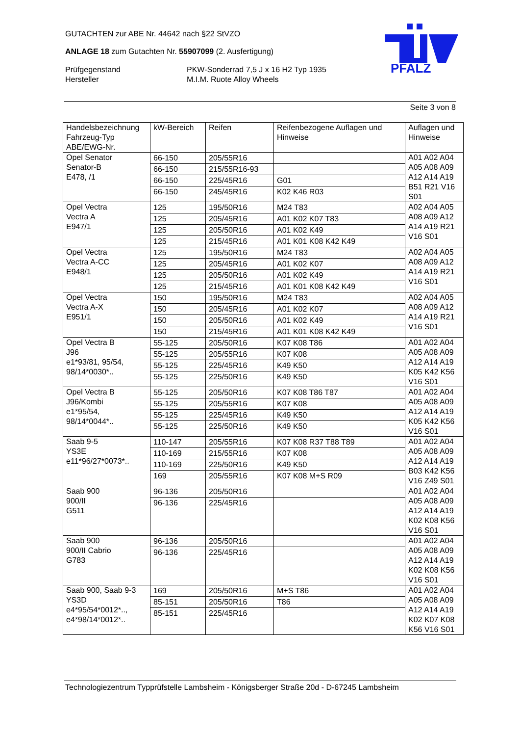GUTACHTEN zur ABE Nr. 44642 nach §22 StVZO
ANLAGE 18 zum Gutachten Nr. 55907099 (2. Ausfertigung)
Prüfgegenstand PKW-Sonderrad 7,5 J x 16 H2 Typ 1935
Hersteller M.I.M. Ruote Alloy Wheels
PFALZ
Seite 3 von 8
| Handelsbezeichnung Fahrzeug-Typ ABE/EWG-Nr. | kW-Bereich | Reifen | Reifenbezogene Auflagen und Hinweise | Auflagen und Hinweise |
| --- | --- | --- | --- | --- |
| Opel Senator Senator-B E478, /1 | 66-150 66-150 66-150 66-150 | 205/55R16 215/55R16-93 225/45R16 245/45R16 | G01 K02 K46 R03 | A01 A02 A04 A05 A08 A09 A12 A14 A19 B51 R21 V16 S01 |
| Opel Vectra Vectra A E947/1 | 125 125 125 125 | 195/50R16 205/45R16 205/50R16 215/45R16 | M24 T83 A01 K02 K07 T83 A01 K02 K49 A01 K01 K08 K42 K49 | A02 A04 A05 A08 A09 A12 A14 A19 R21 V16 S01 |
| Opel Vectra Vectra A-CC E948/1 | 125 125 125 125 | 195/50R16 205/45R16 205/50R16 215/45R16 | M24 T83 A01 K02 K07 A01 K02 K49 A01 K01 K08 K42 K49 | A02 A04 A05 A08 A09 A12 A14 A19 R21 V16 S01 |
| Opel Vectra Vectra A-X E951/1 | 150 150 150 150 | 195/50R16 205/45R16 205/50R16 215/45R16 | M24 T83 A01 K02 K07 A01 K02 K49 A01 K01 K08 K42 K49 | A02 A04 A05 A08 A09 A12 A14 A19 R21 V16 S01 |
| Opel Vectra B J96 e1*93/81, 95/54, 98/14*0030*.. | 55-125 55-125 55-125 55-125 | 205/50R16 205/55R16 225/45R16 225/50R16 | K07 K08 T86 K07 K08 K49 K50 K49 K50 | A01 A02 A04 A05 A08 A09 A12 A14 A19 K05 K42 K56 V16 S01 |
| Opel Vectra B J96/Kombi e1*95/54, 98/14*0044*.. | 55-125 55-125 55-125 55-125 | 205/50R16 205/55R16 225/45R16 225/50R16 | K07 K08 T86 T87 K07 K08 K49 K50 K49 K50 | A01 A02 A04 A05 A08 A09 A12 A14 A19 K05 K42 K56 V16 S01 |
| Saab 9-5 YS3E e11*96/27*0073*.. | 110-147 110-169 110-169 169 | 205/55R16 215/55R16 225/50R16 205/55R16 | K07 K08 R37 T88 T89 K07 K08 K49 K50 K07 K08 M+S R09 | A01 A02 A04 A05 A08 A09 A12 A14 A19 B03 K42 K56 V16 Z49 S01 |
| Saab 900 900/II G511 | 96-136 96-136 | 205/50R16 225/45R16 | | A01 A02 A04 A05 A08 A09 A12 A14 A19 K02 K08 K56 V16 S01 |
| Saab 900 900/II Cabrio G783 | 96-136 96-136 | 205/50R16 225/45R16 | | A01 A02 A04 A05 A08 A09 A12 A14 A19 K02 K08 K56 V16 S01 |
| Saab 900, Saab 9-3 YS3D e4*95/54*0012*.., e4*98/14*0012*.. | 169 85-151 85-151 | 205/50R16 205/50R16 225/45R16 | M+S T86 T86 | A01 A02 A04 A05 A08 A09 A12 A14 A19 K02 K07 K08 K56 V16 S01 |
Technologiezentrum Typprüfstelle Lambsheim - Königsberger Straße 20d - D-67245 Lambsheim